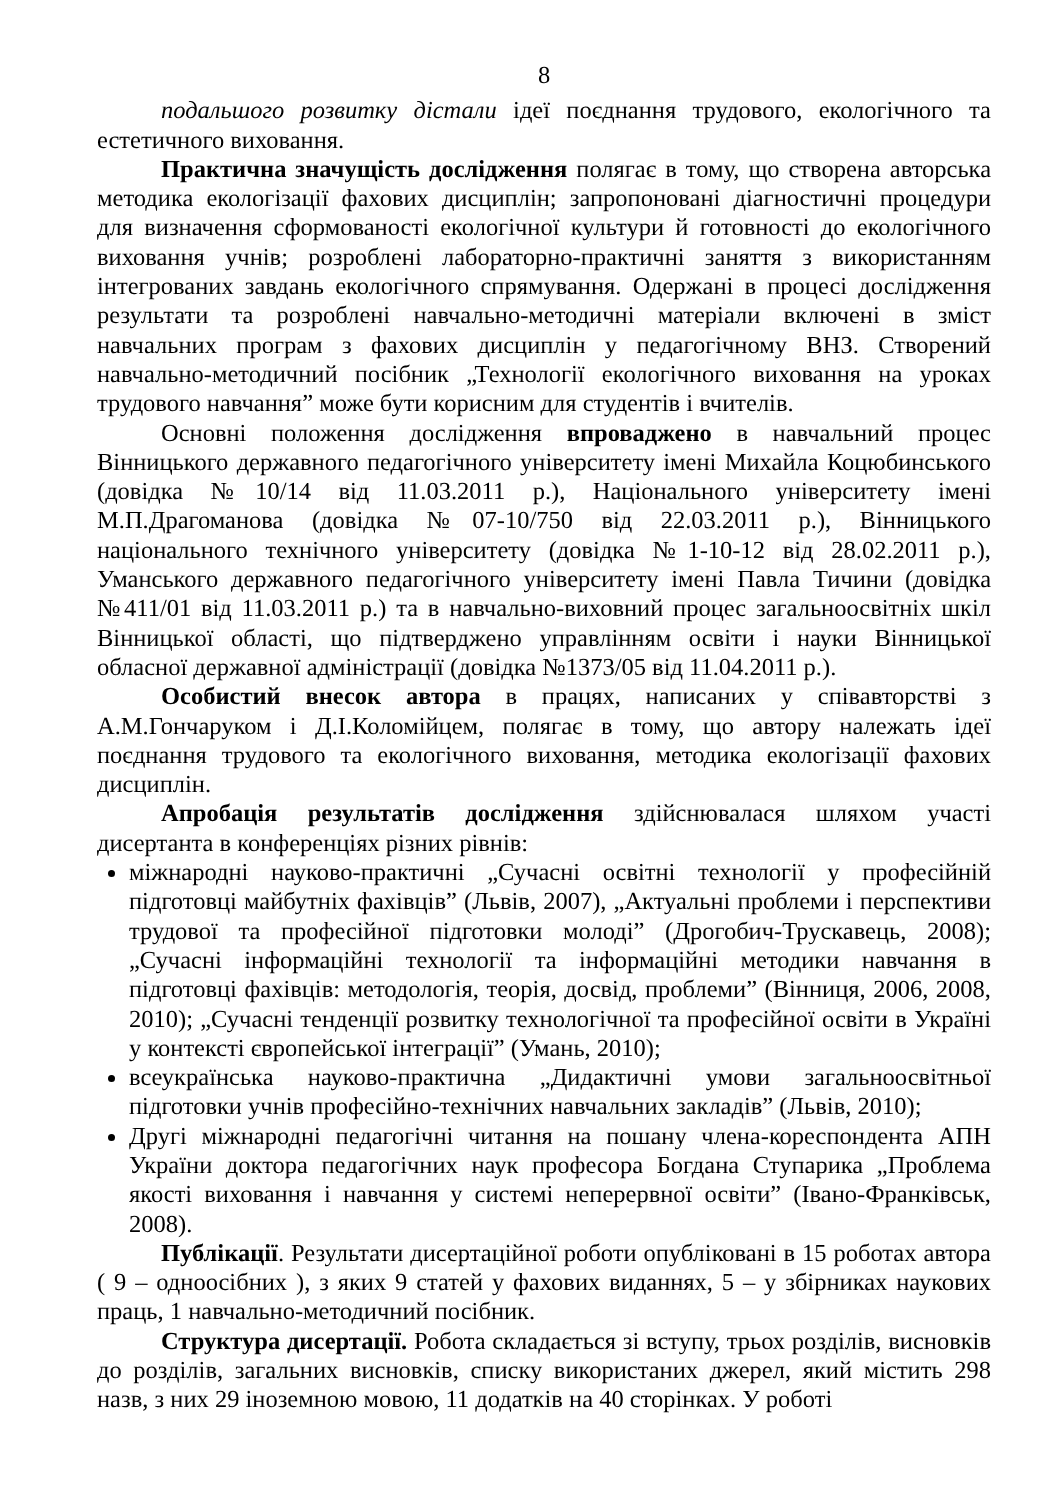8
подальшого розвитку дістали ідеї поєднання трудового, екологічного та естетичного виховання.
Практична значущість дослідження полягає в тому, що створена авторська методика екологізації фахових дисциплін; запропоновані діагностичні процедури для визначення сформованості екологічної культури й готовності до екологічного виховання учнів; розроблені лабораторно-практичні заняття з використанням інтегрованих завдань екологічного спрямування. Одержані в процесі дослідження результати та розроблені навчально-методичні матеріали включені в зміст навчальних програм з фахових дисциплін у педагогічному ВНЗ. Створений навчально-методичний посібник „Технології екологічного виховання на уроках трудового навчання” може бути корисним для студентів і вчителів.
Основні положення дослідження впроваджено в навчальний процес Вінницького державного педагогічного університету імені Михайла Коцюбинського (довідка №10/14 від 11.03.2011 р.), Національного університету імені М.П.Драгоманова (довідка №07-10/750 від 22.03.2011 р.), Вінницького національного технічного університету (довідка №1-10-12 від 28.02.2011 р.), Уманського державного педагогічного університету імені Павла Тичини (довідка №411/01 від 11.03.2011 р.) та в навчально-виховний процес загальноосвітніх шкіл Вінницької області, що підтверджено управлінням освіти і науки Вінницької обласної державної адміністрації (довідка №1373/05 від 11.04.2011 р.).
Особистий внесок автора в працях, написаних у співавторстві з А.М.Гончаруком і Д.І.Коломійцем, полягає в тому, що автору належать ідеї поєднання трудового та екологічного виховання, методика екологізації фахових дисциплін.
Апробація результатів дослідження здійснювалася шляхом участі дисертанта в конференціях різних рівнів:
міжнародні науково-практичні „Сучасні освітні технології у професійній підготовці майбутніх фахівців” (Львів, 2007), „Актуальні проблеми і перспективи трудової та професійної підготовки молоді” (Дрогобич-Трускавець, 2008); „Сучасні інформаційні технології та інформаційні методики навчання в підготовці фахівців: методологія, теорія, досвід, проблеми” (Вінниця, 2006, 2008, 2010); „Сучасні тенденції розвитку технологічної та професійної освіти в Україні у контексті європейської інтеграції” (Умань, 2010);
всеукраїнська науково-практична „Дидактичні умови загальноосвітньої підготовки учнів професійно-технічних навчальних закладів” (Львів, 2010);
Другі міжнародні педагогічні читання на пошану члена-кореспондента АПН України доктора педагогічних наук професора Богдана Ступарика „Проблема якості виховання і навчання у системі неперервної освіти” (Івано-Франківськ, 2008).
Публікації. Результати дисертаційної роботи опубліковані в 15 роботах автора ( 9 – одноосібних ), з яких 9 статей у фахових виданнях, 5 – у збірниках наукових праць, 1 навчально-методичний посібник.
Структура дисертації. Робота складається зі вступу, трьох розділів, висновків до розділів, загальних висновків, списку використаних джерел, який містить 298 назв, з них 29 іноземною мовою, 11 додатків на 40 сторінках. У роботі